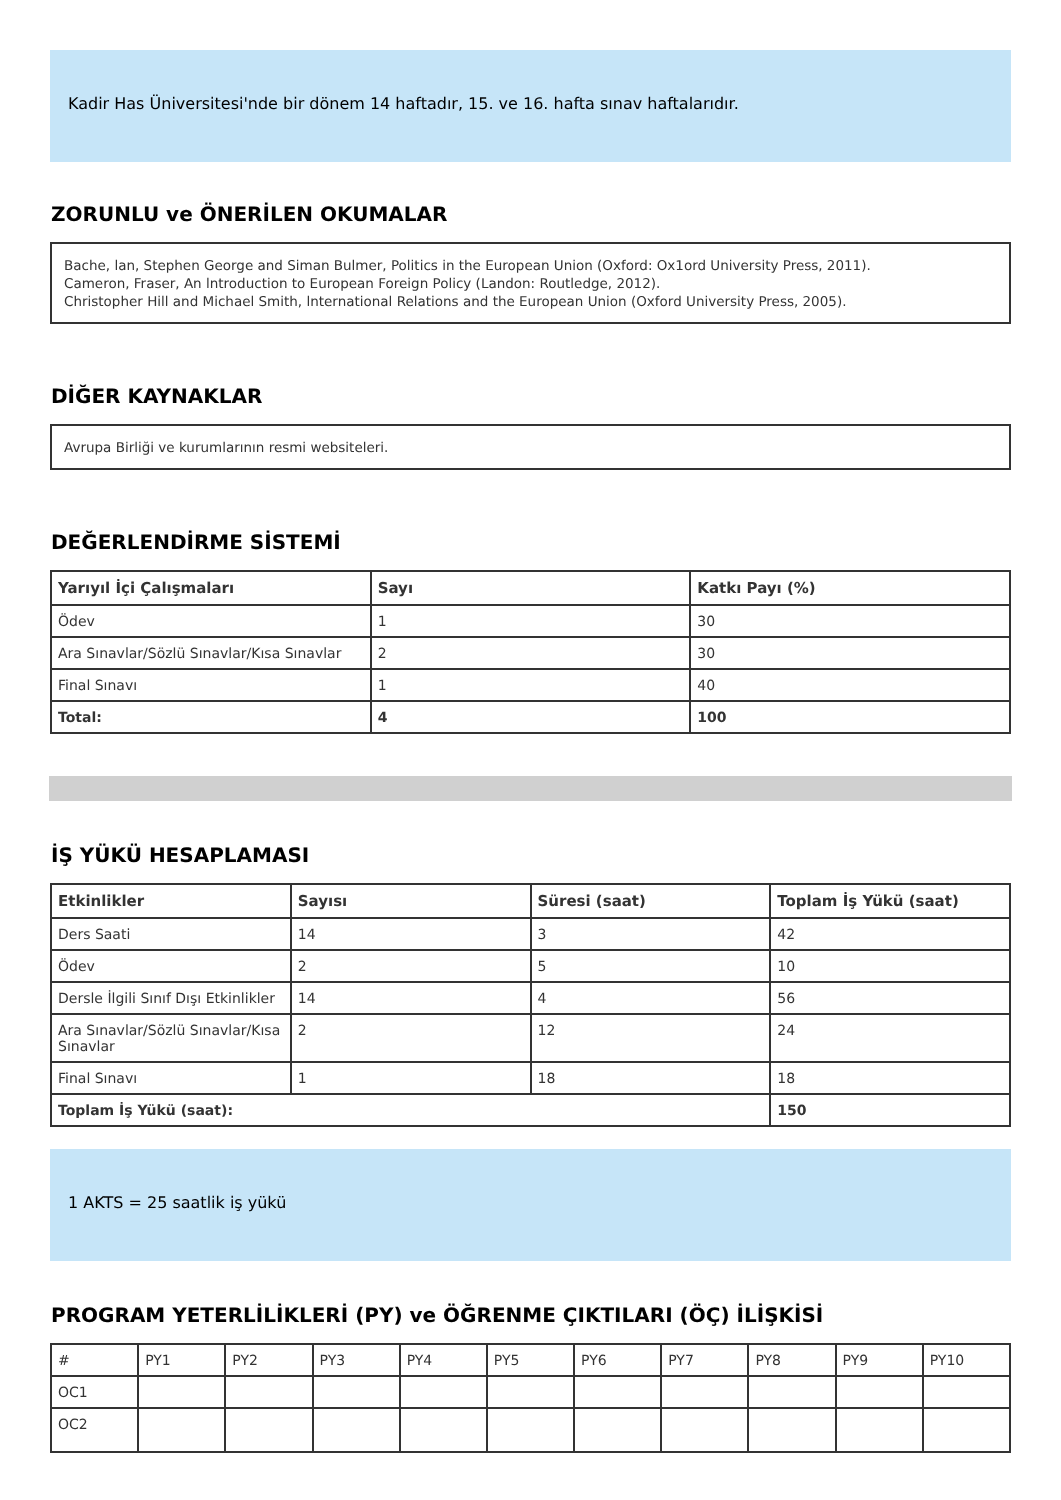Kadir Has Üniversitesi'nde bir dönem 14 haftadır, 15. ve 16. hafta sınav haftalarıdır.
ZORUNLU ve ÖNERİLEN OKUMALAR
Bache, lan, Stephen George and Siman Bulmer, Politics in the European Union (Oxford: Ox1ord University Press, 2011).
Cameron, Fraser, An lntroduction to European Foreign Policy (Landon: Routledge, 2012).
Christopher Hill and Michael Smith, lnternational Relations and the European Union (Oxford University Press, 2005).
DİĞER KAYNAKLAR
Avrupa Birliği ve kurumlarının resmi websiteleri.
DEĞERLENDİRME SİSTEMİ
| Yarıyıl İçi Çalışmaları | Sayı | Katkı Payı (%) |
| --- | --- | --- |
| Ödev | 1 | 30 |
| Ara Sınavlar/Sözlü Sınavlar/Kısa Sınavlar | 2 | 30 |
| Final Sınavı | 1 | 40 |
| Total: | 4 | 100 |
İŞ YÜKÜ HESAPLAMASI
| Etkinlikler | Sayısı | Süresi (saat) | Toplam İş Yükü (saat) |
| --- | --- | --- | --- |
| Ders Saati | 14 | 3 | 42 |
| Ödev | 2 | 5 | 10 |
| Dersle İlgili Sınıf Dışı Etkinlikler | 14 | 4 | 56 |
| Ara Sınavlar/Sözlü Sınavlar/Kısa Sınavlar | 2 | 12 | 24 |
| Final Sınavı | 1 | 18 | 18 |
| Toplam İş Yükü (saat): | | | 150 |
1 AKTS = 25 saatlik iş yükü
PROGRAM YETERLİLİKLERİ (PY) ve ÖĞRENME ÇIKTILARI (ÖÇ) İLİŞKİSİ
| # | PY1 | PY2 | PY3 | PY4 | PY5 | PY6 | PY7 | PY8 | PY9 | PY10 |
| OC1 | | | | | | | | | | |
| OC2 | | | | | | | | | | |